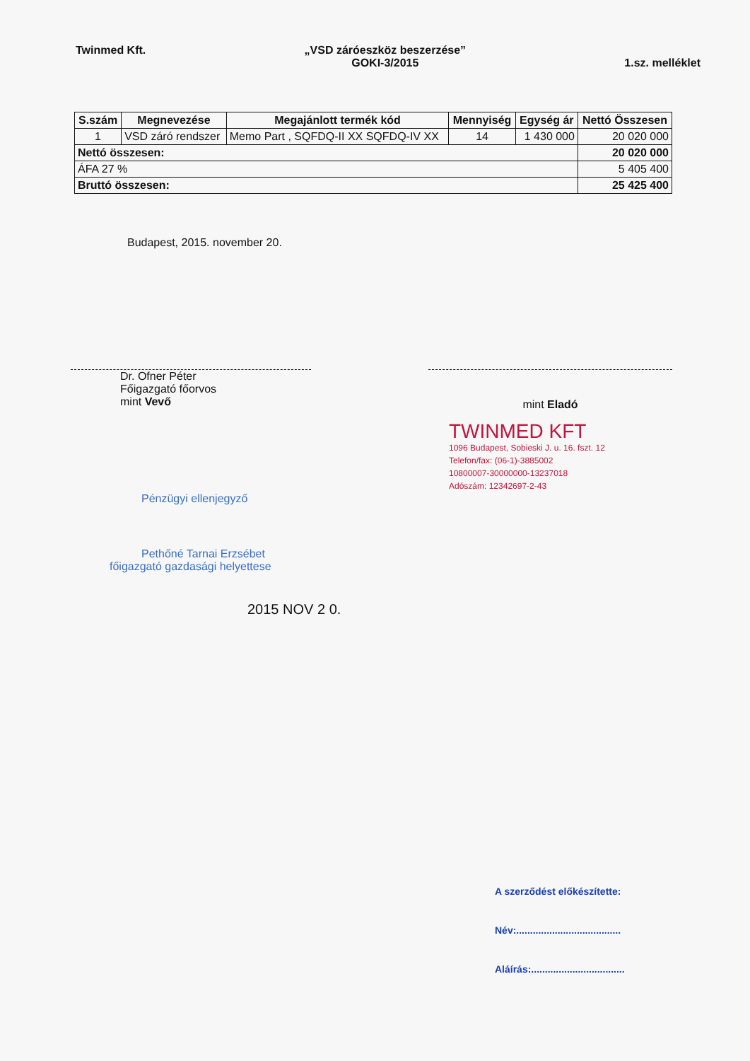Twinmed Kft. „VSD záróeszköz beszerzése”
GOKI-3/2015
1.sz. melléklet
| S.szám | Megnevezése | Megajánlott termék kód | Mennyiség | Egység ár | Nettó Összesen |
| --- | --- | --- | --- | --- | --- |
| 1 | VSD záró rendszer | Memo Part , SQFDQ-II XX SQFDQ-IV XX | 14 | 1 430 000 | 20 020 000 |
| Nettó összesen: | | | | | 20 020 000 |
| ÁFA 27 % | | | | | 5 405 400 |
| Bruttó összesen: | | | | | 25 425 400 |
Budapest, 2015. november 20.
Dr. Ofner Péter
Főigazgató főorvos
mint Vevő
mint Eladó
TWINMED KFT
1096 Budapest, Sobieski J. u. 16. fszt. 12
Telefon/fax: (06-1)-3885002
10800007-30000000-13237018
Adószám: 12342697-2-43
Pénzügyi ellenjegyző
Pethőné Tarnai Erzsébet
főigazgató gazdasági helyettese
2015 NOV 2 0.
A szerződést előkészítette:
Név:......................................
Aláírás:..................................